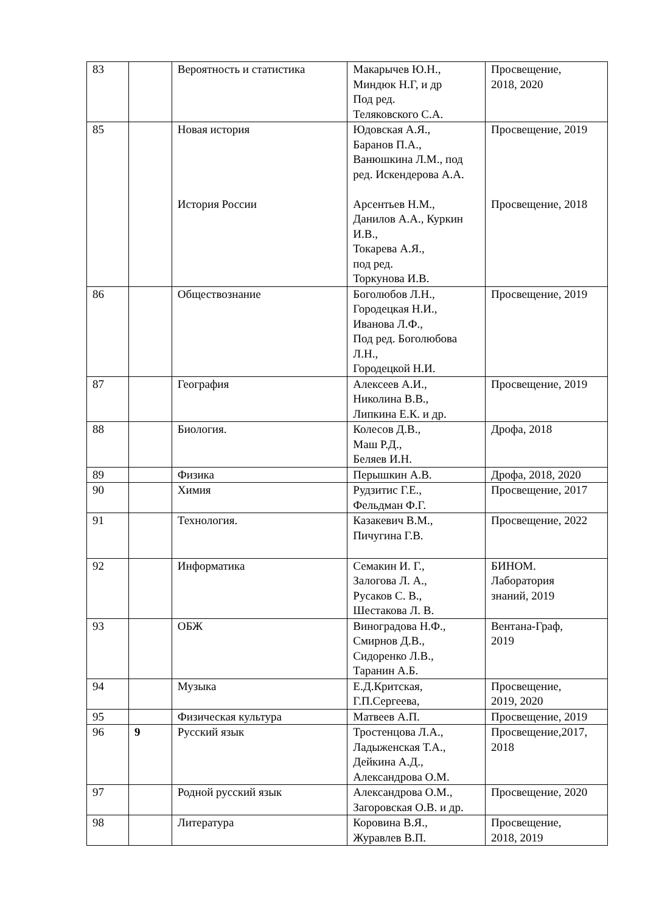| 83 | | Вероятность и статистика | Макарычев Ю.Н., Миндюк Н.Г, и др Под ред. Теляковского С.А. | Просвещение, 2018, 2020 |
| 85 | | Новая история История России | Юдовская А.Я., Баранов П.А., Ванюшкина Л.М., под ред. Искендерова А.А. Арсентьев Н.М., Данилов А.А., Куркин И.В., Токарева А.Я., под ред. Торкунова И.В. | Просвещение, 2019 Просвещение, 2018 |
| 86 | | Обществознание | Боголюбов Л.Н., Городецкая Н.И., Иванова Л.Ф., Под ред. Боголюбова Л.Н., Городецкой Н.И. | Просвещение, 2019 |
| 87 | | География | Алексеев А.И., Николина В.В., Липкина Е.К. и др. | Просвещение, 2019 |
| 88 | | Биология. | Колесов Д.В., Маш Р.Д., Беляев И.Н. | Дрофа, 2018 |
| 89 | | Физика | Перышкин А.В. | Дрофа, 2018, 2020 |
| 90 | | Химия | Рудзитис Г.Е., Фельдман Ф.Г. | Просвещение, 2017 |
| 91 | | Технология. | Казакевич В.М., Пичугина Г.В. | Просвещение, 2022 |
| 92 | | Информатика | Семакин И. Г., Залогова Л. А., Русаков С. В., Шестакова Л. В. | БИНОМ. Лаборатория знаний, 2019 |
| 93 | | ОБЖ | Виноградова Н.Ф., Смирнов Д.В., Сидоренко Л.В., Таранин А.Б. | Вентана-Граф, 2019 |
| 94 | | Музыка | Е.Д.Критская, Г.П.Сергеева, | Просвещение, 2019, 2020 |
| 95 | | Физическая культура | Матвеев А.П. | Просвещение, 2019 |
| 96 | 9 | Русский язык | Тростенцова Л.А., Ладыженская Т.А., Дейкина А.Д., Александрова О.М. | Просвещение,2017, 2018 |
| 97 | | Родной русский язык | Александрова О.М., Загоровская О.В. и др. | Просвещение, 2020 |
| 98 | | Литература | Коровина В.Я., Журавлев В.П. | Просвещение, 2018, 2019 |